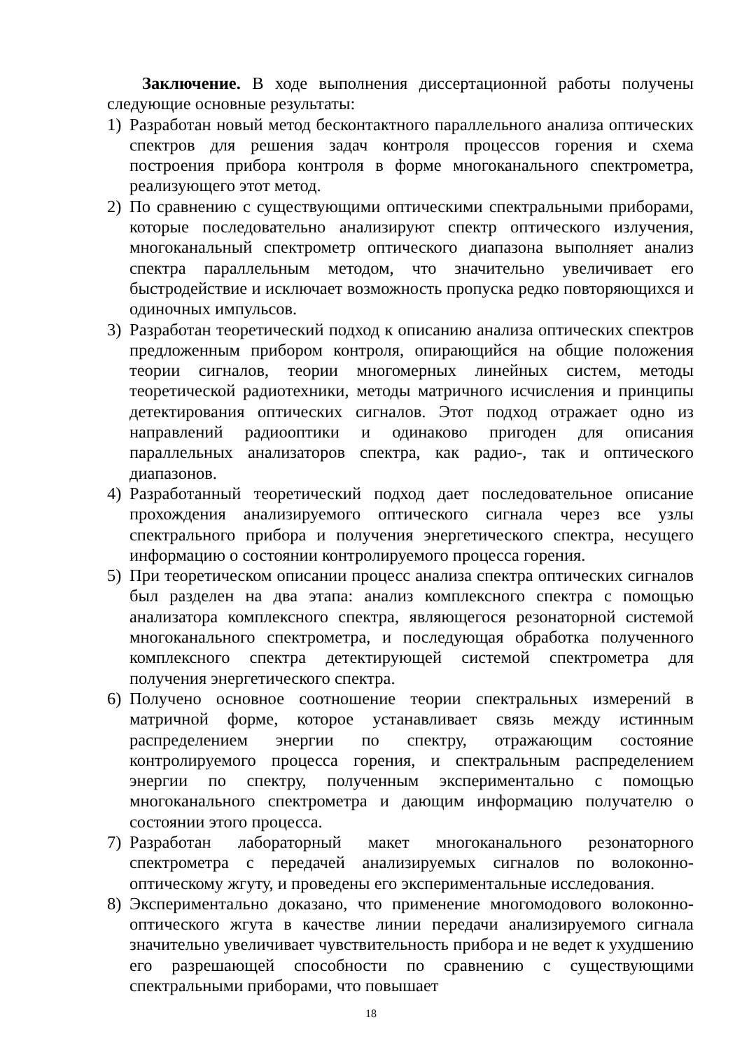Заключение. В ходе выполнения диссертационной работы получены следующие основные результаты:
1) Разработан новый метод бесконтактного параллельного анализа оптических спектров для решения задач контроля процессов горения и схема построения прибора контроля в форме многоканального спектрометра, реализующего этот метод.
2) По сравнению с существующими оптическими спектральными приборами, которые последовательно анализируют спектр оптического излучения, многоканальный спектрометр оптического диапазона выполняет анализ спектра параллельным методом, что значительно увеличивает его быстродействие и исключает возможность пропуска редко повторяющихся и одиночных импульсов.
3) Разработан теоретический подход к описанию анализа оптических спектров предложенным прибором контроля, опирающийся на общие положения теории сигналов, теории многомерных линейных систем, методы теоретической радиотехники, методы матричного исчисления и принципы детектирования оптических сигналов. Этот подход отражает одно из направлений радиооптики и одинаково пригоден для описания параллельных анализаторов спектра, как радио-, так и оптического диапазонов.
4) Разработанный теоретический подход дает последовательное описание прохождения анализируемого оптического сигнала через все узлы спектрального прибора и получения энергетического спектра, несущего информацию о состоянии контролируемого процесса горения.
5) При теоретическом описании процесс анализа спектра оптических сигналов был разделен на два этапа: анализ комплексного спектра с помощью анализатора комплексного спектра, являющегося резонаторной системой многоканального спектрометра, и последующая обработка полученного комплексного спектра детектирующей системой спектрометра для получения энергетического спектра.
6) Получено основное соотношение теории спектральных измерений в матричной форме, которое устанавливает связь между истинным распределением энергии по спектру, отражающим состояние контролируемого процесса горения, и спектральным распределением энергии по спектру, полученным экспериментально с помощью многоканального спектрометра и дающим информацию получателю о состоянии этого процесса.
7) Разработан лабораторный макет многоканального резонаторного спектрометра с передачей анализируемых сигналов по волоконно-оптическому жгуту, и проведены его экспериментальные исследования.
8) Экспериментально доказано, что применение многомодового волоконно-оптического жгута в качестве линии передачи анализируемого сигнала значительно увеличивает чувствительность прибора и не ведет к ухудшению его разрешающей способности по сравнению с существующими спектральными приборами, что повышает
18